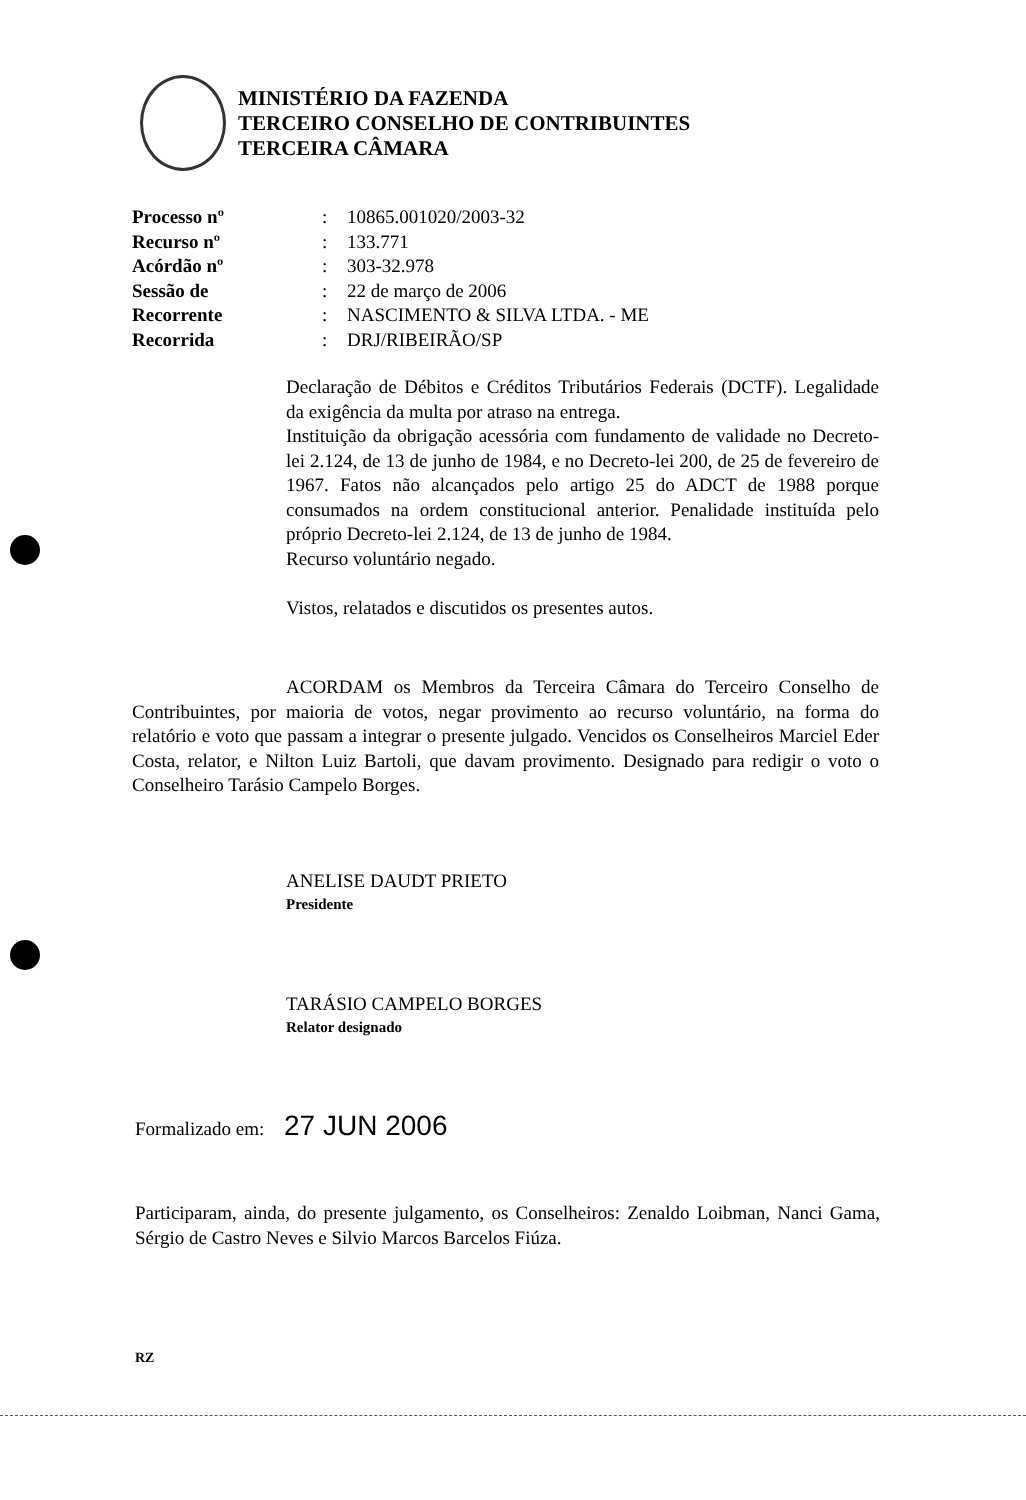MINISTÉRIO DA FAZENDA
TERCEIRO CONSELHO DE CONTRIBUINTES
TERCEIRA CÂMARA
| Processo nº | : | 10865.001020/2003-32 |
| Recurso nº | : | 133.771 |
| Acórdão nº | : | 303-32.978 |
| Sessão de | : | 22 de março de 2006 |
| Recorrente | : | NASCIMENTO & SILVA LTDA. - ME |
| Recorrida | : | DRJ/RIBEIRÃO/SP |
Declaração de Débitos e Créditos Tributários Federais (DCTF). Legalidade da exigência da multa por atraso na entrega.
Instituição da obrigação acessória com fundamento de validade no Decreto-lei 2.124, de 13 de junho de 1984, e no Decreto-lei 200, de 25 de fevereiro de 1967. Fatos não alcançados pelo artigo 25 do ADCT de 1988 porque consumados na ordem constitucional anterior. Penalidade instituída pelo próprio Decreto-lei 2.124, de 13 de junho de 1984.
Recurso voluntário negado.
Vistos, relatados e discutidos os presentes autos.
ACORDAM os Membros da Terceira Câmara do Terceiro Conselho de Contribuintes, por maioria de votos, negar provimento ao recurso voluntário, na forma do relatório e voto que passam a integrar o presente julgado. Vencidos os Conselheiros Marciel Eder Costa, relator, e Nilton Luiz Bartoli, que davam provimento. Designado para redigir o voto o Conselheiro Tarásio Campelo Borges.
ANELISE DAUDT PRIETO
Presidente
TARÁSIO CAMPELO BORGES
Relator designado
Formalizado em: 27 JUN 2006
Participaram, ainda, do presente julgamento, os Conselheiros: Zenaldo Loibman, Nanci Gama, Sérgio de Castro Neves e Silvio Marcos Barcelos Fiúza.
RZ